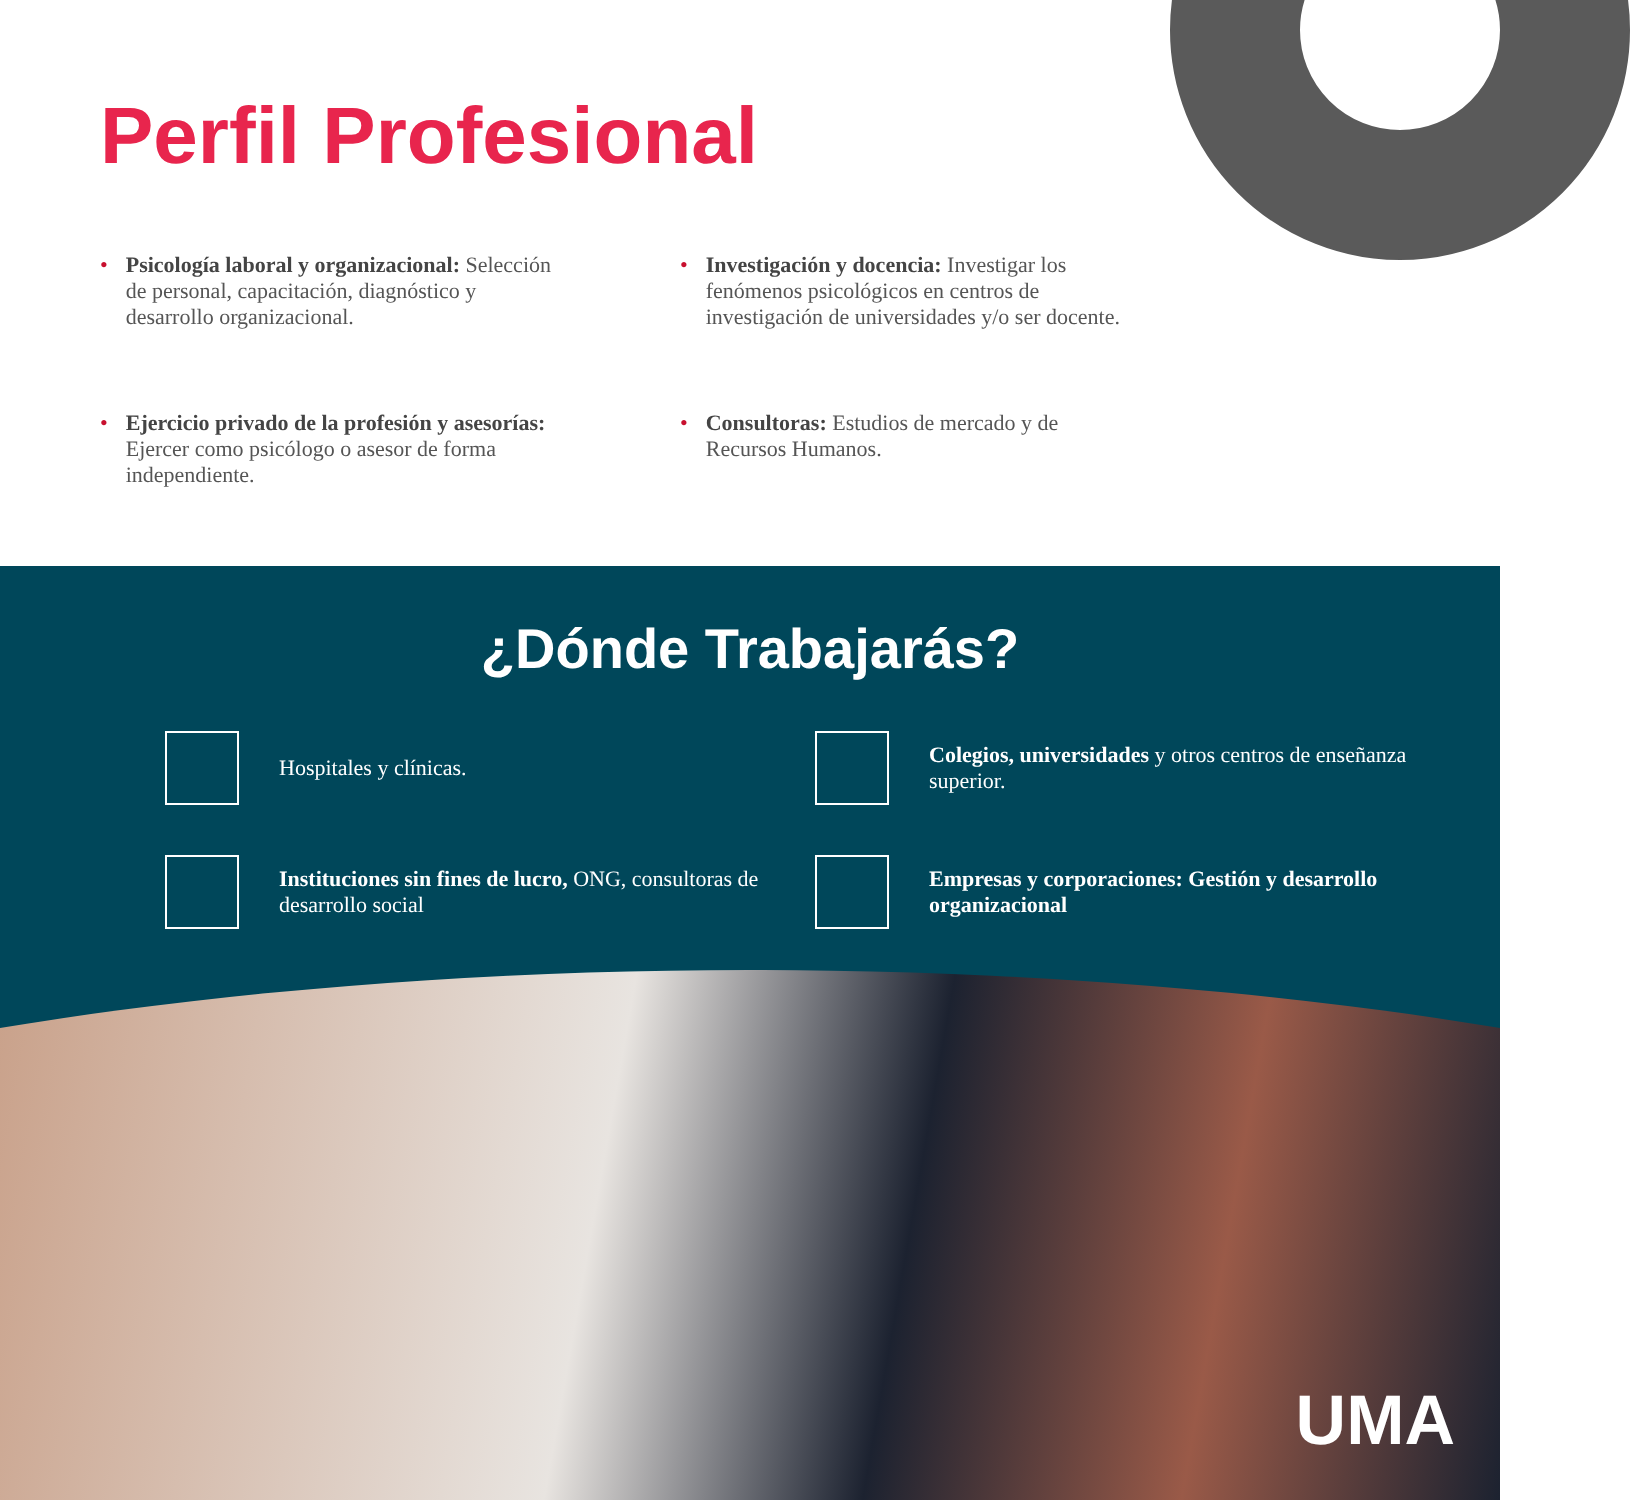Perfil Profesional
• Psicología laboral y organizacional: Selección de personal, capacitación, diagnóstico y desarrollo organizacional.
• Investigación y docencia: Investigar los fenómenos psicológicos en centros de investigación de universidades y/o ser docente.
• Ejercicio privado de la profesión y asesorías: Ejercer como psicólogo o asesor de forma independiente.
• Consultoras: Estudios de mercado y de Recursos Humanos.
¿Dónde Trabajarás?
Hospitales y clínicas.
Colegios, universidades y otros centros de enseñanza superior.
Instituciones sin fines de lucro, ONG, consultoras de desarrollo social
Empresas y corporaciones: Gestión y desarrollo organizacional
UMA